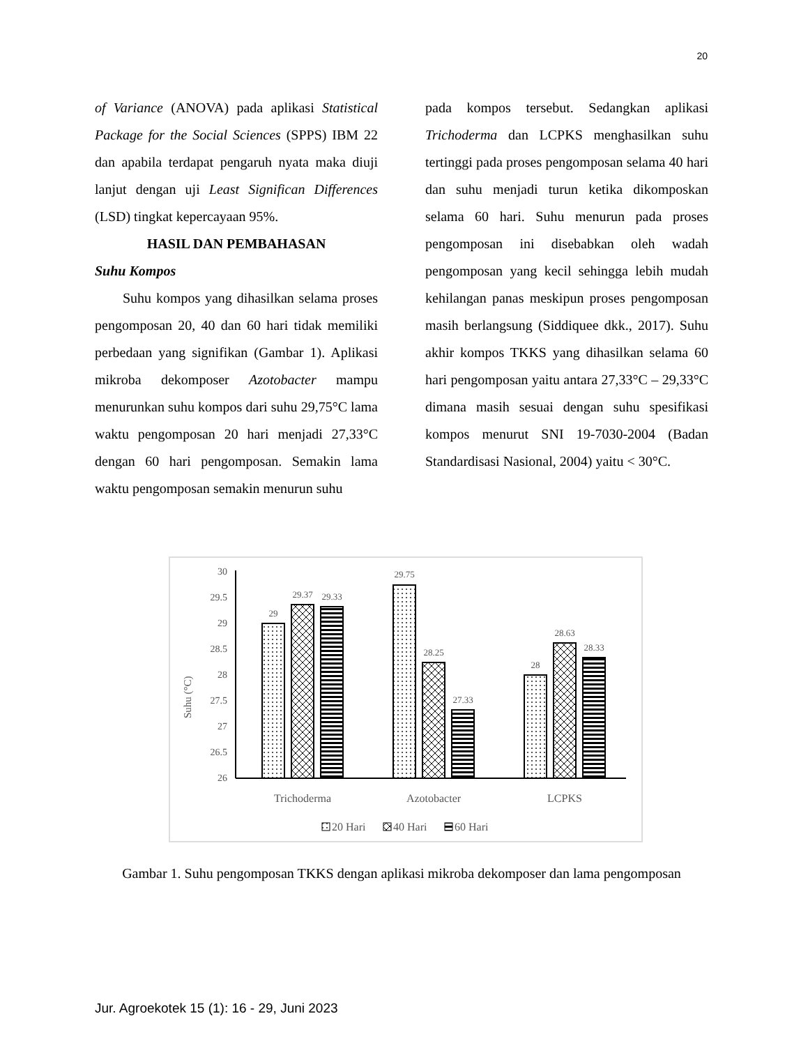20
of Variance (ANOVA) pada aplikasi Statistical Package for the Social Sciences (SPPS) IBM 22 dan apabila terdapat pengaruh nyata maka diuji lanjut dengan uji Least Significan Differences (LSD) tingkat kepercayaan 95%.
HASIL DAN PEMBAHASAN
Suhu Kompos
Suhu kompos yang dihasilkan selama proses pengomposan 20, 40 dan 60 hari tidak memiliki perbedaan yang signifikan (Gambar 1). Aplikasi mikroba dekomposer Azotobacter mampu menurunkan suhu kompos dari suhu 29,75°C lama waktu pengomposan 20 hari menjadi 27,33°C dengan 60 hari pengomposan. Semakin lama waktu pengomposan semakin menurun suhu
pada kompos tersebut. Sedangkan aplikasi Trichoderma dan LCPKS menghasilkan suhu tertinggi pada proses pengomposan selama 40 hari dan suhu menjadi turun ketika dikomposkan selama 60 hari. Suhu menurun pada proses pengomposan ini disebabkan oleh wadah pengomposan yang kecil sehingga lebih mudah kehilangan panas meskipun proses pengomposan masih berlangsung (Siddiquee dkk., 2017). Suhu akhir kompos TKKS yang dihasilkan selama 60 hari pengomposan yaitu antara 27,33°C – 29,33°C dimana masih sesuai dengan suhu spesifikasi kompos menurut SNI 19-7030-2004 (Badan Standardisasi Nasional, 2004) yaitu < 30°C.
Suhu (°C)
30
29.5
29
28.5
28
27.5
27
26.5
26
29
29.37
29.33
29.75
28.25
27.33
28
28.63
28.33
Trichoderma
Azotobacter
LCPKS
20 Hari
40 Hari
60 Hari
Gambar 1. Suhu pengomposan TKKS dengan aplikasi mikroba dekomposer dan lama pengomposan
Jur. Agroekotek 15 (1): 16 - 29, Juni 2023